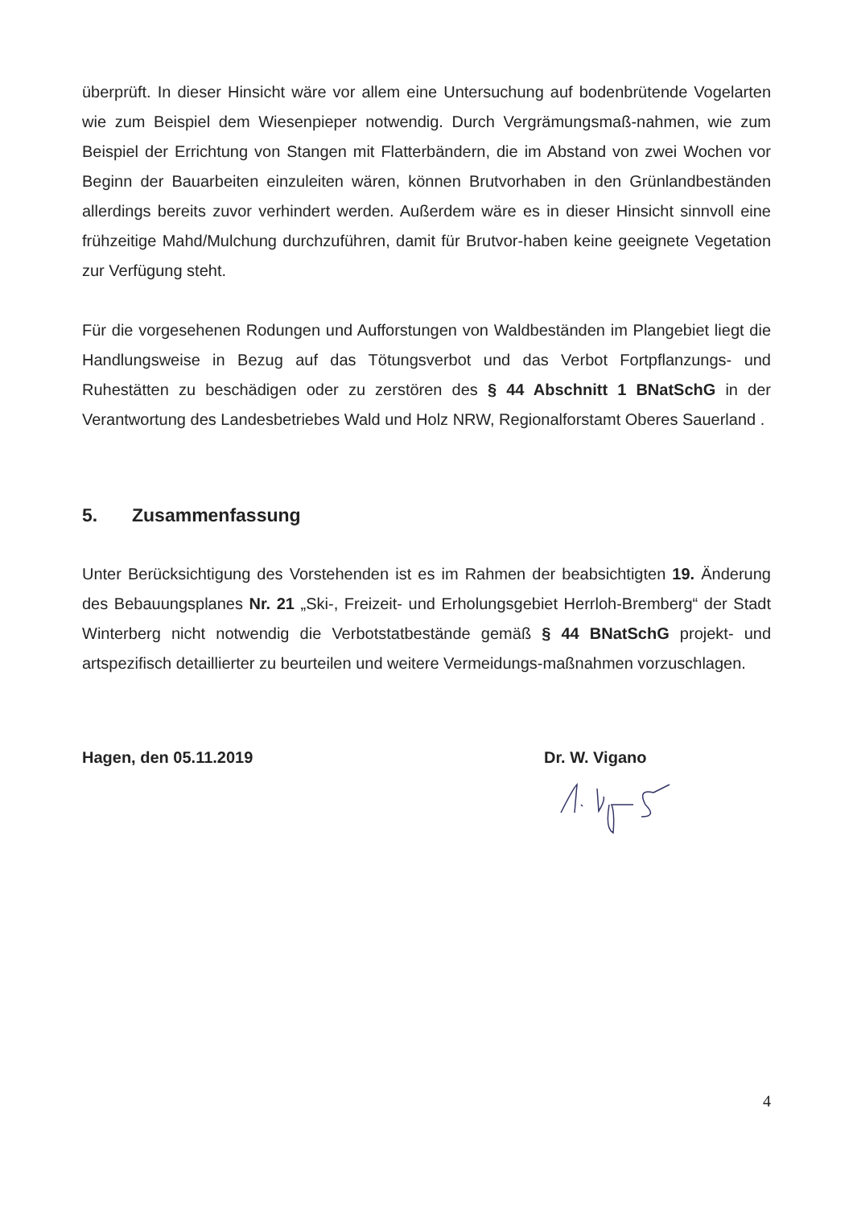überprüft. In dieser Hinsicht wäre vor allem eine Untersuchung auf bodenbrütende Vogelarten wie zum Beispiel dem Wiesenpieper notwendig. Durch Vergrämungsmaß-nahmen, wie zum Beispiel der Errichtung von Stangen mit Flatterbändern, die im Abstand von zwei Wochen vor Beginn der Bauarbeiten einzuleiten wären, können Brutvorhaben in den Grünlandbeständen allerdings bereits zuvor verhindert werden. Außerdem wäre es in dieser Hinsicht sinnvoll eine frühzeitige Mahd/Mulchung durchzuführen, damit für Brutvor-haben keine geeignete Vegetation zur Verfügung steht.
Für die vorgesehenen Rodungen und Aufforstungen von Waldbeständen im Plangebiet liegt die Handlungsweise in Bezug auf das Tötungsverbot und das Verbot Fortpflanzungs- und Ruhestätten zu beschädigen oder zu zerstören des § 44 Abschnitt 1 BNatSchG in der Verantwortung des Landesbetriebes Wald und Holz NRW, Regionalforstamt Oberes Sauerland .
5. Zusammenfassung
Unter Berücksichtigung des Vorstehenden ist es im Rahmen der beabsichtigten 19. Änderung des Bebauungsplanes Nr. 21 „Ski-, Freizeit- und Erholungsgebiet Herrloh-Bremberg“ der Stadt Winterberg nicht notwendig die Verbotstatbestände gemäß § 44 BNatSchG projekt- und artspezifisch detaillierter zu beurteilen und weitere Vermeidungs-maßnahmen vorzuschlagen.
Hagen, den 05.11.2019 Dr. W. Vigano
4